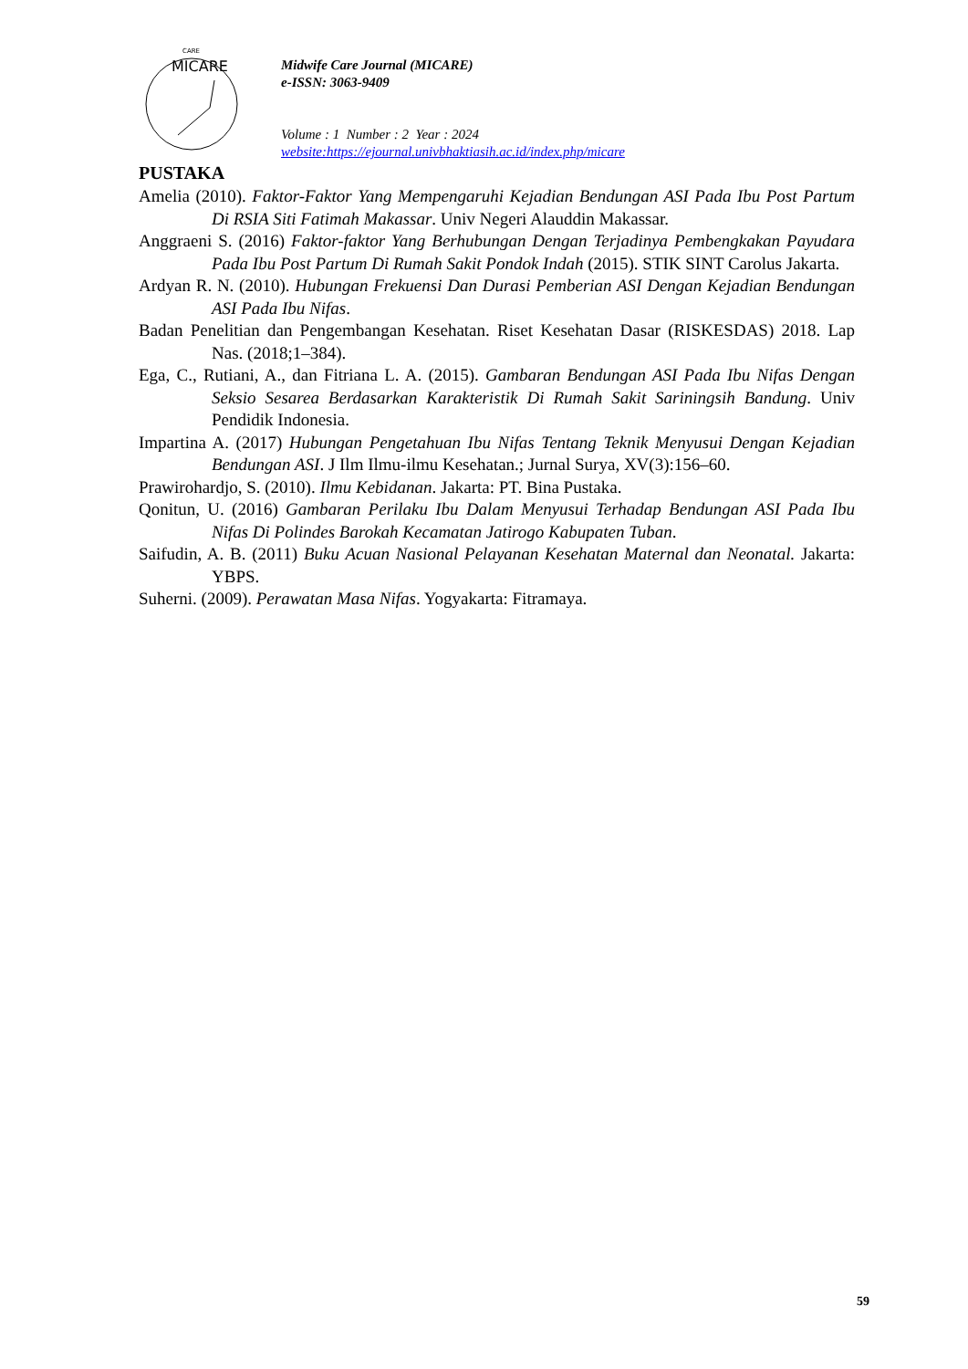MICARE
CARE
Midwife Care Journal (MICARE)
e-ISSN: 3063-9409
Volume : 1 Number : 2 Year : 2024
website:https://ejournal.univbhaktiasih.ac.id/index.php/micare
PUSTAKA
Amelia (2010). Faktor-Faktor Yang Mempengaruhi Kejadian Bendungan ASI Pada Ibu Post Partum Di RSIA Siti Fatimah Makassar. Univ Negeri Alauddin Makassar.
Anggraeni S. (2016) Faktor-faktor Yang Berhubungan Dengan Terjadinya Pembengkakan Payudara Pada Ibu Post Partum Di Rumah Sakit Pondok Indah (2015). STIK SINT Carolus Jakarta.
Ardyan R. N. (2010). Hubungan Frekuensi Dan Durasi Pemberian ASI Dengan Kejadian Bendungan ASI Pada Ibu Nifas.
Badan Penelitian dan Pengembangan Kesehatan. Riset Kesehatan Dasar (RISKESDAS) 2018. Lap Nas. (2018;1–384).
Ega, C., Rutiani, A., dan Fitriana L. A. (2015). Gambaran Bendungan ASI Pada Ibu Nifas Dengan Seksio Sesarea Berdasarkan Karakteristik Di Rumah Sakit Sariningsih Bandung. Univ Pendidik Indonesia.
Impartina A. (2017) Hubungan Pengetahuan Ibu Nifas Tentang Teknik Menyusui Dengan Kejadian Bendungan ASI. J Ilm Ilmu-ilmu Kesehatan.; Jurnal Surya, XV(3):156–60.
Prawirohardjo, S. (2010). Ilmu Kebidanan. Jakarta: PT. Bina Pustaka.
Qonitun, U. (2016) Gambaran Perilaku Ibu Dalam Menyusui Terhadap Bendungan ASI Pada Ibu Nifas Di Polindes Barokah Kecamatan Jatirogo Kabupaten Tuban.
Saifudin, A. B. (2011) Buku Acuan Nasional Pelayanan Kesehatan Maternal dan Neonatal. Jakarta: YBPS.
Suherni. (2009). Perawatan Masa Nifas. Yogyakarta: Fitramaya.
59